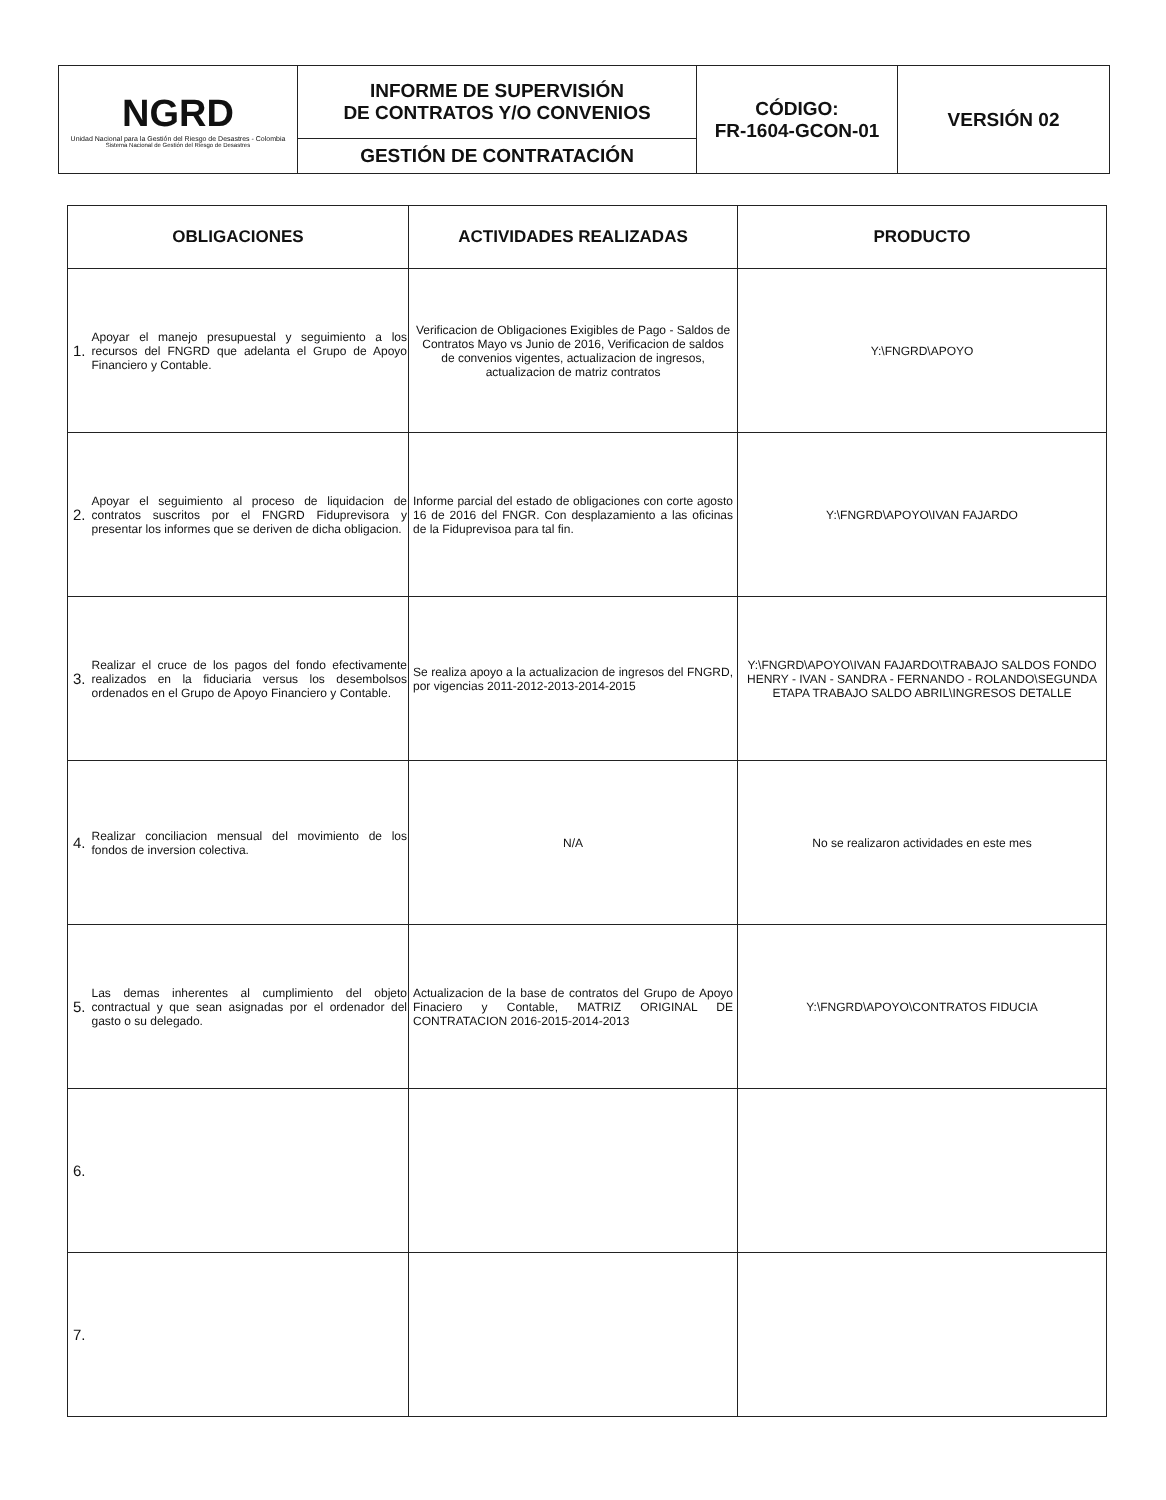| NGRD Unidad Nacional para la Gestión del Riesgo de Desastres - Colombia Sistema Nacional de Gestión del Riesgo de Desastres | INFORME DE SUPERVISIÓN DE CONTRATOS Y/O CONVENIOS | CÓDIGO: FR-1604-GCON-01 | VERSIÓN 02 |
| | GESTIÓN DE CONTRATACIÓN | | |
| OBLIGACIONES | ACTIVIDADES REALIZADAS | PRODUCTO |
| --- | --- | --- |
| 1. Apoyar el manejo presupuestal y seguimiento a los recursos del FNGRD que adelanta el Grupo de Apoyo Financiero y Contable. | Verificacion de Obligaciones Exigibles de Pago - Saldos de Contratos Mayo vs Junio de 2016, Verificacion de saldos de convenios vigentes, actualizacion de ingresos, actualizacion de matriz contratos | Y:\FNGRD\APOYO |
| 2. Apoyar el seguimiento al proceso de liquidacion de contratos suscritos por el FNGRD Fiduprevisora y presentar los informes que se deriven de dicha obligacion. | Informe parcial del estado de obligaciones con corte agosto 16 de 2016 del FNGR. Con desplazamiento a las oficinas de la Fiduprevisoa para tal fin. | Y:\FNGRD\APOYO\IVAN FAJARDO |
| 3. Realizar el cruce de los pagos del fondo efectivamente realizados en la fiduciaria versus los desembolsos ordenados en el Grupo de Apoyo Financiero y Contable. | Se realiza apoyo a la actualizacion de ingresos del FNGRD, por vigencias 2011-2012-2013-2014-2015 | Y:\FNGRD\APOYO\IVAN FAJARDO\TRABAJO SALDOS FONDO HENRY - IVAN - SANDRA - FERNANDO - ROLANDO\SEGUNDA ETAPA TRABAJO SALDO ABRIL\INGRESOS DETALLE |
| 4. Realizar conciliacion mensual del movimiento de los fondos de inversion colectiva. | N/A | No se realizaron actividades en este mes |
| 5. Las demas inherentes al cumplimiento del objeto contractual y que sean asignadas por el ordenador del gasto o su delegado. | Actualizacion de la base de contratos del Grupo de Apoyo Finaciero y Contable, MATRIZ ORIGINAL DE CONTRATACION 2016-2015-2014-2013 | Y:\FNGRD\APOYO\CONTRATOS FIDUCIA |
| 6. | | |
| 7. | | |